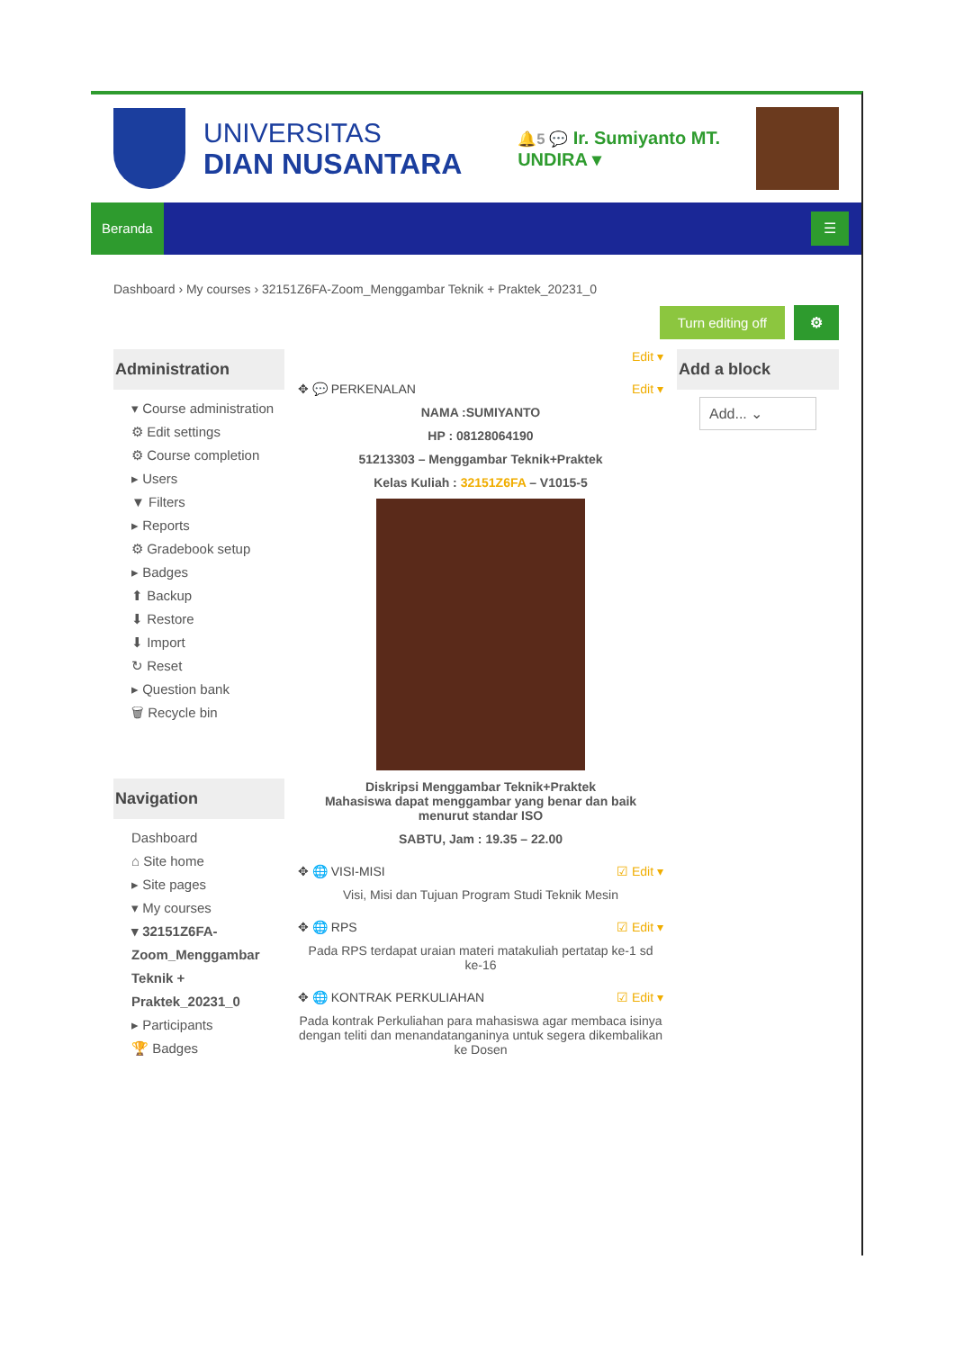UNIVERSITAS
DIAN NUSANTARA
🔔5 💬 Ir. Sumiyanto MT.
UNDIRA ▾
Beranda ☰
Dashboard › My courses › 32151Z6FA-Zoom_Menggambar Teknik + Praktek_20231_0
Turn editing off ⚙
Administration
▾ Course administration
⚙ Edit settings
⚙ Course completion
▸ Users
▼ Filters
▸ Reports
⚙ Gradebook setup
▸ Badges
⬆ Backup
⬇ Restore
⬇ Import
↻ Reset
▸ Question bank
🗑 Recycle bin
Navigation
Dashboard
⌂ Site home
▸ Site pages
▾ My courses
▾ 32151Z6FA-Zoom_Menggambar Teknik + Praktek_20231_0
▸ Participants
🏆 Badges
Edit ▾
✥ 💬 PERKENALAN Edit ▾
NAMA :SUMIYANTO
HP : 08128064190
51213303 – Menggambar Teknik+Praktek
Kelas Kuliah : 32151Z6FA – V1015-5
Diskripsi Menggambar Teknik+Praktek
Mahasiswa dapat menggambar yang benar dan baik menurut standar ISO
SABTU, Jam : 19.35 – 22.00
✥ 🌐 VISI-MISI ☑ Edit ▾
Visi, Misi dan Tujuan Program Studi Teknik Mesin
✥ 🌐 RPS ☑ Edit ▾
Pada RPS terdapat uraian materi matakuliah pertatap ke-1 sd ke-16
✥ 🌐 KONTRAK PERKULIAHAN ☑ Edit ▾
Pada kontrak Perkuliahan para mahasiswa agar membaca isinya dengan teliti dan menandatanganinya untuk segera dikembalikan ke Dosen
Add a block
Add... ⌄